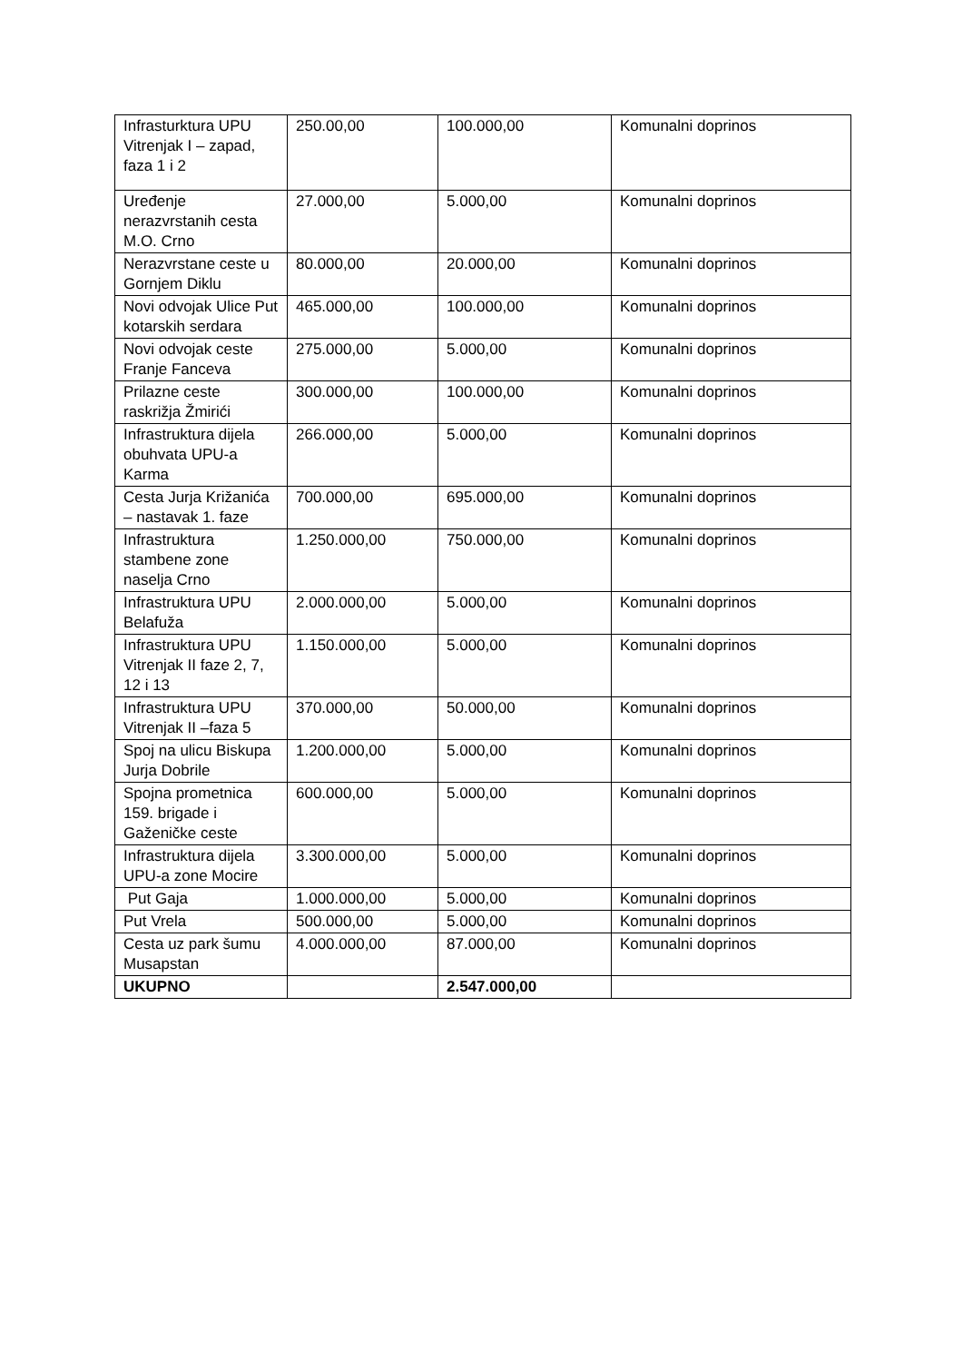| Infrasturktura UPU Vitrenjak I – zapad, faza 1 i 2 | 250.00,00 | 100.000,00 | Komunalni doprinos |
| Uređenje nerazvrstanih cesta M.O. Crno | 27.000,00 | 5.000,00 | Komunalni doprinos |
| Nerazvrstane ceste u Gornjem Diklu | 80.000,00 | 20.000,00 | Komunalni doprinos |
| Novi odvojak Ulice Put kotarskih serdara | 465.000,00 | 100.000,00 | Komunalni doprinos |
| Novi odvojak ceste Franje Fanceva | 275.000,00 | 5.000,00 | Komunalni doprinos |
| Prilazne ceste raskrižja Žmirići | 300.000,00 | 100.000,00 | Komunalni doprinos |
| Infrastruktura dijela obuhvata UPU-a Karma | 266.000,00 | 5.000,00 | Komunalni doprinos |
| Cesta Jurja Križanića – nastavak 1. faze | 700.000,00 | 695.000,00 | Komunalni doprinos |
| Infrastruktura stambene zone naselja Crno | 1.250.000,00 | 750.000,00 | Komunalni doprinos |
| Infrastruktura UPU Belafuža | 2.000.000,00 | 5.000,00 | Komunalni doprinos |
| Infrastruktura UPU Vitrenjak II faze 2, 7, 12 i 13 | 1.150.000,00 | 5.000,00 | Komunalni doprinos |
| Infrastruktura UPU Vitrenjak II –faza 5 | 370.000,00 | 50.000,00 | Komunalni doprinos |
| Spoj na ulicu Biskupa Jurja Dobrile | 1.200.000,00 | 5.000,00 | Komunalni doprinos |
| Spojna prometnica 159. brigade i Gaženičke ceste | 600.000,00 | 5.000,00 | Komunalni doprinos |
| Infrastruktura dijela UPU-a zone Mocire | 3.300.000,00 | 5.000,00 | Komunalni doprinos |
| Put Gaja | 1.000.000,00 | 5.000,00 | Komunalni doprinos |
| Put Vrela | 500.000,00 | 5.000,00 | Komunalni doprinos |
| Cesta uz park šumu Musapstan | 4.000.000,00 | 87.000,00 | Komunalni doprinos |
| UKUPNO | | 2.547.000,00 | |